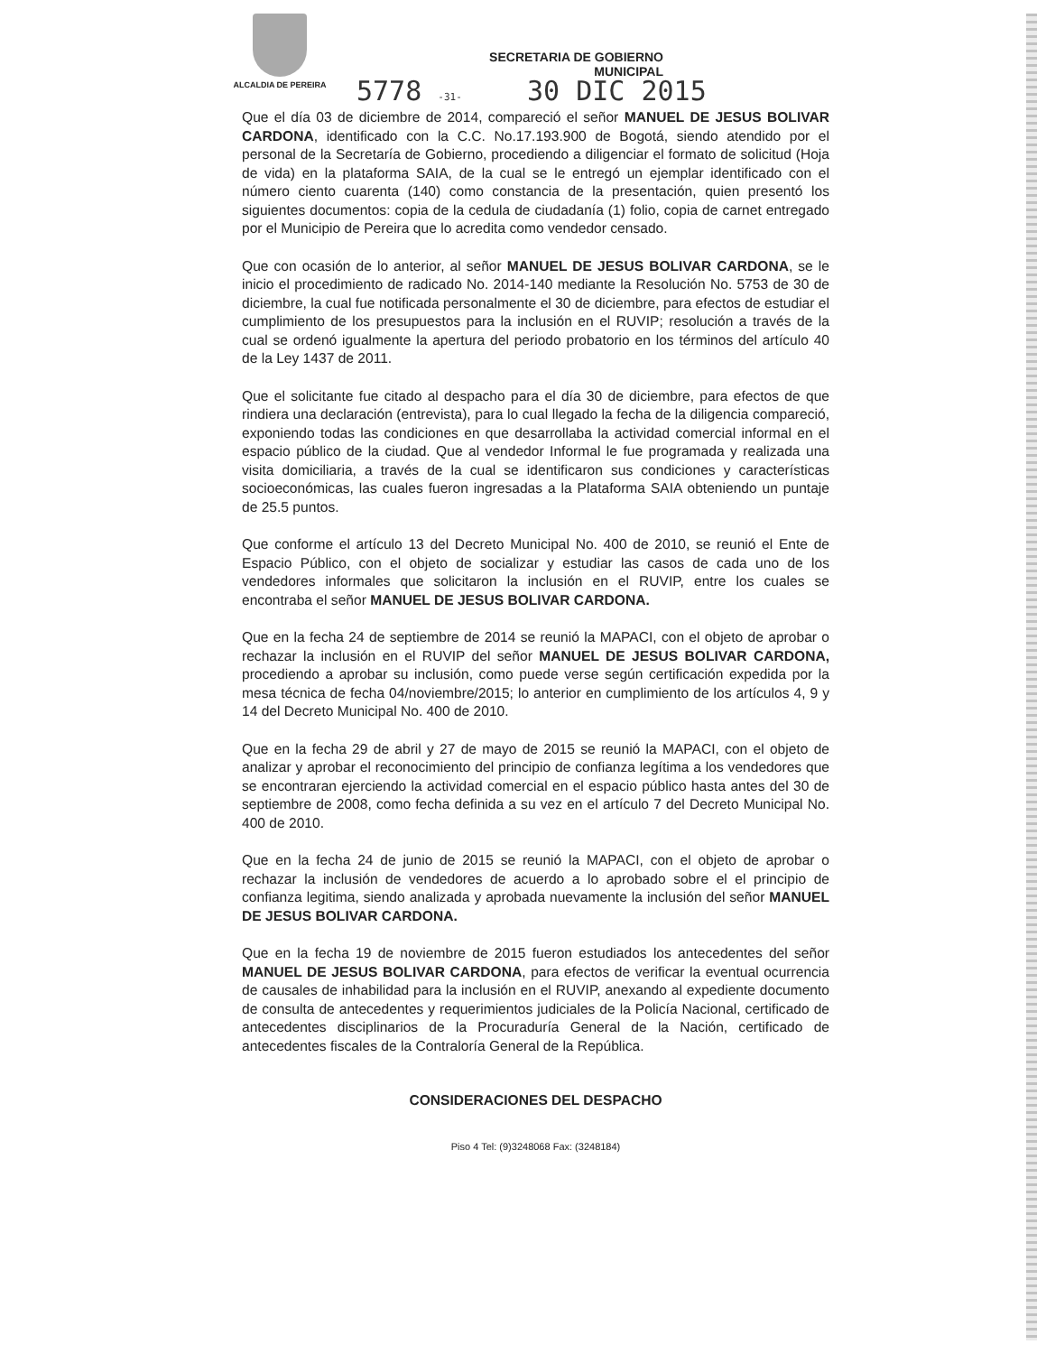ALCALDIA DE PEREIRA
SECRETARIA DE GOBIERNO
MUNICIPAL
5778 -31- 30 DIC 2015
Que el día 03 de diciembre de 2014, compareció el señor MANUEL DE JESUS BOLIVAR CARDONA, identificado con la C.C. No.17.193.900 de Bogotá, siendo atendido por el personal de la Secretaría de Gobierno, procediendo a diligenciar el formato de solicitud (Hoja de vida) en la plataforma SAIA, de la cual se le entregó un ejemplar identificado con el número ciento cuarenta (140) como constancia de la presentación, quien presentó los siguientes documentos: copia de la cedula de ciudadanía (1) folio, copia de carnet entregado por el Municipio de Pereira que lo acredita como vendedor censado.
Que con ocasión de lo anterior, al señor MANUEL DE JESUS BOLIVAR CARDONA, se le inicio el procedimiento de radicado No. 2014-140 mediante la Resolución No. 5753 de 30 de diciembre, la cual fue notificada personalmente el 30 de diciembre, para efectos de estudiar el cumplimiento de los presupuestos para la inclusión en el RUVIP; resolución a través de la cual se ordenó igualmente la apertura del periodo probatorio en los términos del artículo 40 de la Ley 1437 de 2011.
Que el solicitante fue citado al despacho para el día 30 de diciembre, para efectos de que rindiera una declaración (entrevista), para lo cual llegado la fecha de la diligencia compareció, exponiendo todas las condiciones en que desarrollaba la actividad comercial informal en el espacio público de la ciudad. Que al vendedor Informal le fue programada y realizada una visita domiciliaria, a través de la cual se identificaron sus condiciones y características socioeconómicas, las cuales fueron ingresadas a la Plataforma SAIA obteniendo un puntaje de 25.5 puntos.
Que conforme el artículo 13 del Decreto Municipal No. 400 de 2010, se reunió el Ente de Espacio Público, con el objeto de socializar y estudiar las casos de cada uno de los vendedores informales que solicitaron la inclusión en el RUVIP, entre los cuales se encontraba el señor MANUEL DE JESUS BOLIVAR CARDONA.
Que en la fecha 24 de septiembre de 2014 se reunió la MAPACI, con el objeto de aprobar o rechazar la inclusión en el RUVIP del señor MANUEL DE JESUS BOLIVAR CARDONA, procediendo a aprobar su inclusión, como puede verse según certificación expedida por la mesa técnica de fecha 04/noviembre/2015; lo anterior en cumplimiento de los artículos 4, 9 y 14 del Decreto Municipal No. 400 de 2010.
Que en la fecha 29 de abril y 27 de mayo de 2015 se reunió la MAPACI, con el objeto de analizar y aprobar el reconocimiento del principio de confianza legítima a los vendedores que se encontraran ejerciendo la actividad comercial en el espacio público hasta antes del 30 de septiembre de 2008, como fecha definida a su vez en el artículo 7 del Decreto Municipal No. 400 de 2010.
Que en la fecha 24 de junio de 2015 se reunió la MAPACI, con el objeto de aprobar o rechazar la inclusión de vendedores de acuerdo a lo aprobado sobre el el principio de confianza legitima, siendo analizada y aprobada nuevamente la inclusión del señor MANUEL DE JESUS BOLIVAR CARDONA.
Que en la fecha 19 de noviembre de 2015 fueron estudiados los antecedentes del señor MANUEL DE JESUS BOLIVAR CARDONA, para efectos de verificar la eventual ocurrencia de causales de inhabilidad para la inclusión en el RUVIP, anexando al expediente documento de consulta de antecedentes y requerimientos judiciales de la Policía Nacional, certificado de antecedentes disciplinarios de la Procuraduría General de la Nación, certificado de antecedentes fiscales de la Contraloría General de la República.
CONSIDERACIONES DEL DESPACHO
Piso 4 Tel: (9)3248068 Fax: (3248184)